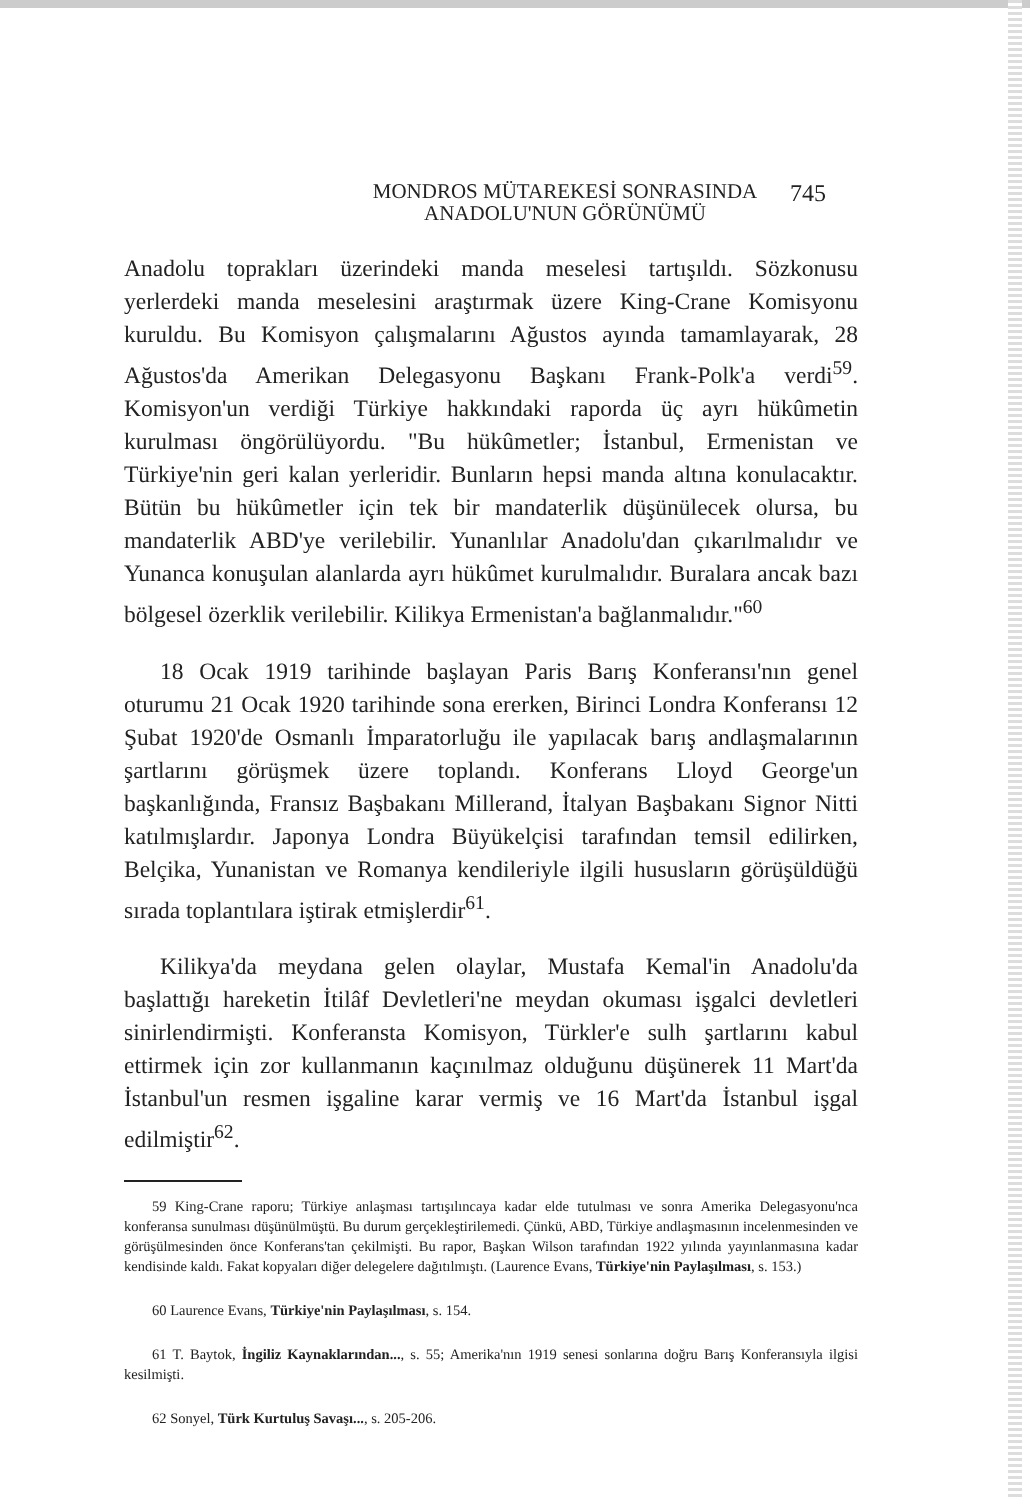MONDROS MÜTAREKESİ SONRASINDA
ANADOLU'NUN GÖRÜNÜMÜ
745
Anadolu toprakları üzerindeki manda meselesi tartışıldı. Sözkonusu yerlerdeki manda meselesini araştırmak üzere King-Crane Komisyonu kuruldu. Bu Komisyon çalışmalarını Ağustos ayında tamamlayarak, 28 Ağustos'da Amerikan Delegasyonu Başkanı Frank-Polk'a verdi<sup>59</sup>. Komisyon'un verdiği Türkiye hakkındaki raporda üç ayrı hükûmetin kurulması öngörülüyordu. "Bu hükûmetler; İstanbul, Ermenistan ve Türkiye'nin geri kalan yerleridir. Bunların hepsi manda altına konulacaktır. Bütün bu hükûmetler için tek bir mandaterlik düşünülecek olursa, bu mandaterlik ABD'ye verilebilir. Yunanlılar Anadolu'dan çıkarılmalıdır ve Yunanca konuşulan alanlarda ayrı hükûmet kurulmalıdır. Buralara ancak bazı bölgesel özerklik verilebilir. Kilikya Ermenistan'a bağlanmalıdır."<sup>60</sup>
18 Ocak 1919 tarihinde başlayan Paris Barış Konferansı'nın genel oturumu 21 Ocak 1920 tarihinde sona ererken, Birinci Londra Konferansı 12 Şubat 1920'de Osmanlı İmparatorluğu ile yapılacak barış andlaşmalarının şartlarını görüşmek üzere toplandı. Konferans Lloyd George'un başkanlığında, Fransız Başbakanı Millerand, İtalyan Başbakanı Signor Nitti katılmışlardır. Japonya Londra Büyükelçisi tarafından temsil edilirken, Belçika, Yunanistan ve Romanya kendileriyle ilgili hususların görüşüldüğü sırada toplantılara iştirak etmişlerdir<sup>61</sup>.
Kilikya'da meydana gelen olaylar, Mustafa Kemal'in Anadolu'da başlattığı hareketin İtilâf Devletleri'ne meydan okuması işgalci devletleri sinirlendirmişti. Konferansta Komisyon, Türkler'e sulh şartlarını kabul ettirmek için zor kullanmanın kaçınılmaz olduğunu düşünerek 11 Mart'da İstanbul'un resmen işgaline karar vermiş ve 16 Mart'da İstanbul işgal edilmiştir<sup>62</sup>.
59 King-Crane raporu; Türkiye anlaşması tartışılıncaya kadar elde tutulması ve sonra Amerika Delegasyonu'nca konferansa sunulması düşünülmüştü. Bu durum gerçekleştirilemedi. Çünkü, ABD, Türkiye andlaşmasının incelenmesinden ve görüşülmesinden önce Konferans'tan çekilmişti. Bu rapor, Başkan Wilson tarafından 1922 yılında yayınlanmasına kadar kendisinde kaldı. Fakat kopyaları diğer delegelere dağıtılmıştı. (Laurence Evans, Türkiye'nin Paylaşılması, s. 153.)
60 Laurence Evans, Türkiye'nin Paylaşılması, s. 154.
61 T. Baytok, İngiliz Kaynaklarından..., s. 55; Amerika'nın 1919 senesi sonlarına doğru Barış Konferansıyla ilgisi kesilmişti.
62 Sonyel, Türk Kurtuluş Savaşı..., s. 205-206.